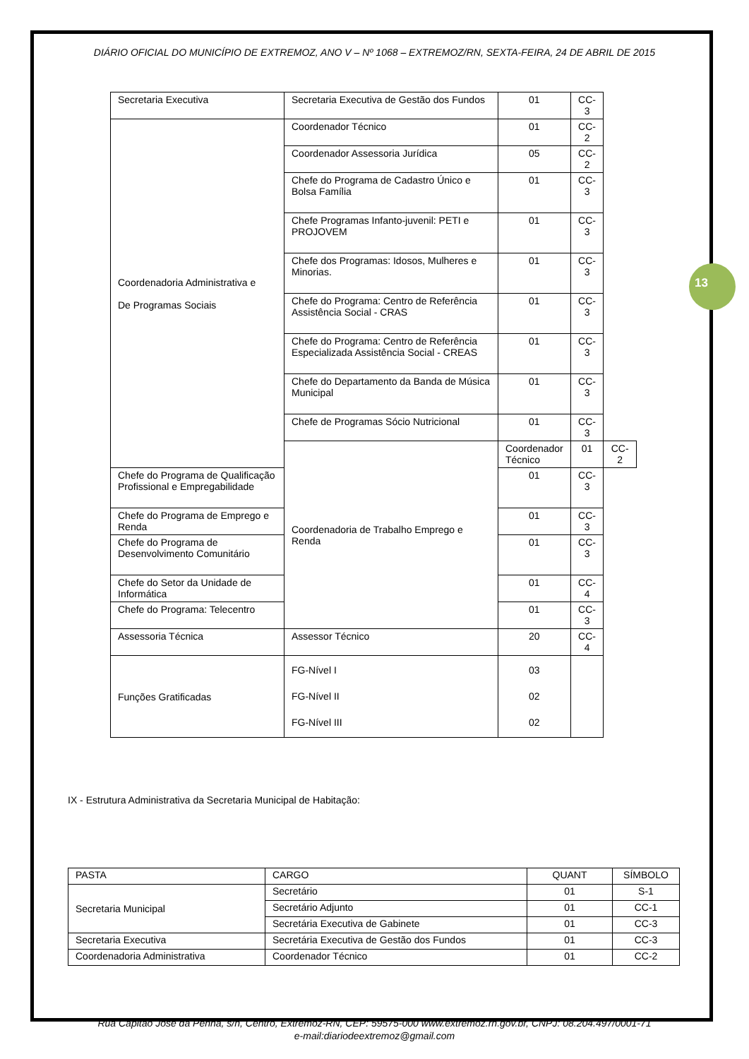13
DIÁRIO OFICIAL DO MUNICÍPIO DE EXTREMOZ, ANO V – Nº 1068 – EXTREMOZ/RN, SEXTA-FEIRA, 24 DE ABRIL DE 2015
| Secretaria Executiva | Secretaria Executiva de Gestão dos Fundos | 01 | CC-3 | |
| Coordenadoria Administrativa e De Programas Sociais | Coordenador Técnico | 01 | CC-2 | |
| | Coordenador Assessoria Jurídica | 05 | CC-2 | |
| | Chefe do Programa de Cadastro Único e Bolsa Família | 01 | CC-3 | |
| | Chefe Programas Infanto-juvenil: PETI e PROJOVEM | 01 | CC-3 | |
| | Chefe dos Programas: Idosos, Mulheres e Minorias. | 01 | CC-3 | |
| | Chefe do Programa: Centro de Referência Assistência Social - CRAS | 01 | CC-3 | |
| | Chefe do Programa: Centro de Referência Especializada Assistência Social - CREAS | 01 | CC-3 | |
| | Chefe do Departamento da Banda de Música Municipal | 01 | CC-3 | |
| | Chefe de Programas Sócio Nutricional | 01 | CC-3 | |
| | Coordenadoria de Trabalho Emprego e Renda | Coordenador Técnico | 01 | CC-2 |
| Chefe do Programa de Qualificação Profissional e Empregabilidade | | 01 | CC-3 | |
| Chefe do Programa de Emprego e Renda | | 01 | CC-3 | |
| Chefe do Programa de Desenvolvimento Comunitário | | 01 | CC-3 | |
| Chefe do Setor da Unidade de Informática | | 01 | CC-4 | |
| Chefe do Programa: Telecentro | | 01 | CC-3 | |
| Assessoria Técnica | Assessor Técnico | 20 | CC-4 | |
| Funções Gratificadas | FG-Nível I FG-Nível II FG-Nível III | 03 02 02 | | |
IX - Estrutura Administrativa da Secretaria Municipal de Habitação:
| PASTA | CARGO | QUANT | SÍMBOLO |
| --- | --- | --- | --- |
| Secretaria Municipal | Secretário | 01 | S-1 |
| | Secretário Adjunto | 01 | CC-1 |
| | Secretária Executiva de Gabinete | 01 | CC-3 |
| Secretaria Executiva | Secretária Executiva de Gestão dos Fundos | 01 | CC-3 |
| Coordenadoria Administrativa | Coordenador Técnico | 01 | CC-2 |
Rua Capitão José da Penha, s/n, Centro, Extremoz-RN, CEP: 59575-000 www.extremoz.rn.gov.br, CNPJ: 08.204.497/0001-71
e-mail:diariodeextremoz@gmail.com